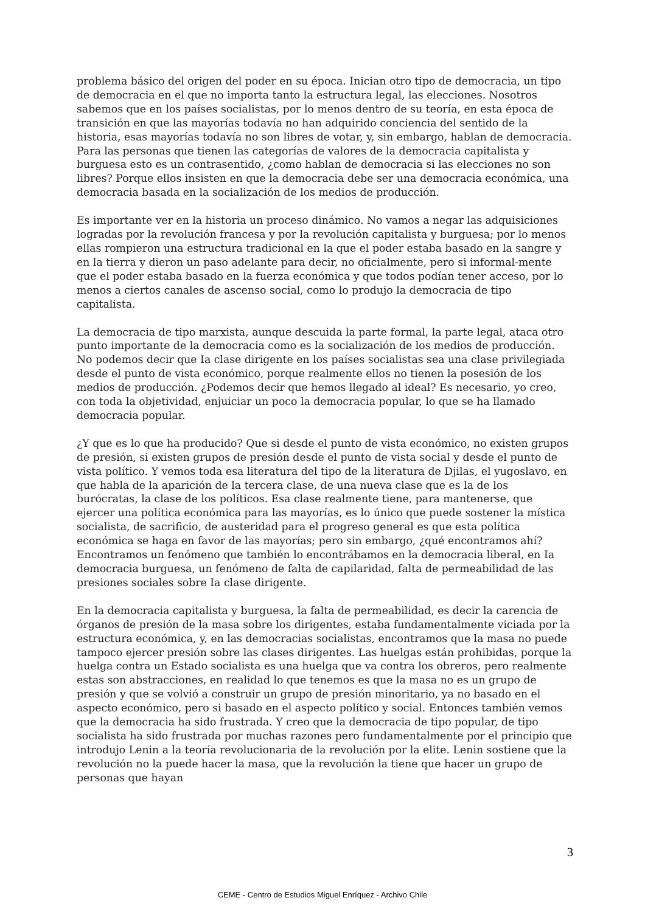problema básico del origen del poder en su época. Inician otro tipo de democracia, un tipo de democracia en el que no importa tanto la estructura legal, las elecciones. Nosotros sabemos que en los países socialistas, por lo menos dentro de su teoría, en esta época de transición en que las mayorías todavía no han adquirido conciencia del sentido de la historia, esas mayorías todavía no son libres de votar, y, sin embargo, hablan de democracia. Para las personas que tienen las categorías de valores de la democracia capitalista y burguesa esto es un contrasentido, ¿como hablan de democracia si las elecciones no son libres? Porque ellos insisten en que la democracia debe ser una democracia económica, una democracia basada en la socialización de los medios de producción.
Es importante ver en la historia un proceso dinámico. No vamos a negar las adquisiciones logradas por la revolución francesa y por la revolución capitalista y burguesa; por lo menos ellas rompieron una estructura tradicional en la que el poder estaba basado en la sangre y en la tierra y dieron un paso adelante para decir, no oficialmente, pero si informal-mente que el poder estaba basado en la fuerza económica y que todos podían tener acceso, por lo menos a ciertos canales de ascenso social, como lo produjo la democracia de tipo capitalista.
La democracia de tipo marxista, aunque descuida la parte formal, la parte legal, ataca otro punto importante de la democracia como es la socialización de los medios de producción. No podemos decir que Ia clase dirigente en los países socialistas sea una clase privilegiada desde el punto de vista económico, porque realmente ellos no tienen la posesión de los medios de producción. ¿Podemos decir que hemos llegado al ideal? Es necesario, yo creo, con toda la objetividad, enjuiciar un poco la democracia popular, lo que se ha llamado democracia popular.
¿Y que es lo que ha producido? Que si desde el punto de vista económico, no existen grupos de presión, si existen grupos de presión desde el punto de vista social y desde el punto de vista político. Y vemos toda esa literatura del tipo de la literatura de Djilas, el yugoslavo, en que habla de la aparición de la tercera clase, de una nueva clase que es la de los burócratas, la clase de los políticos. Esa clase realmente tiene, para mantenerse, que ejercer una política económica para las mayorías, es lo único que puede sostener la mística socialista, de sacrificio, de austeridad para el progreso general es que esta política económica se haga en favor de las mayorías; pero sin embargo, ¿qué encontramos ahí? Encontramos un fenómeno que también lo encontrábamos en la democracia liberal, en Ia democracia burguesa, un fenómeno de falta de capilaridad, falta de permeabilidad de las presiones sociales sobre Ia clase dirigente.
En la democracia capitalista y burguesa, la falta de permeabilidad, es decir la carencia de órganos de presión de la masa sobre los dirigentes, estaba fundamentalmente viciada por la estructura económica, y, en las democracias socialistas, encontramos que la masa no puede tampoco ejercer presión sobre las clases dirigentes. Las huelgas están prohibidas, porque la huelga contra un Estado socialista es una huelga que va contra los obreros, pero realmente estas son abstracciones, en realidad lo que tenemos es que la masa no es un grupo de presión y que se volvió a construir un grupo de presión minoritario, ya no basado en el aspecto económico, pero si basado en el aspecto político y social. Entonces también vemos que la democracia ha sido frustrada. Y creo que la democracia de tipo popular, de tipo socialista ha sido frustrada por muchas razones pero fundamentalmente por el principio que introdujo Lenin a la teoría revolucionaria de la revolución por la elite. Lenin sostiene que la revolución no la puede hacer la masa, que la revolución la tiene que hacer un grupo de personas que hayan
3
CEME - Centro de Estudios Miguel Enríquez - Archivo Chile